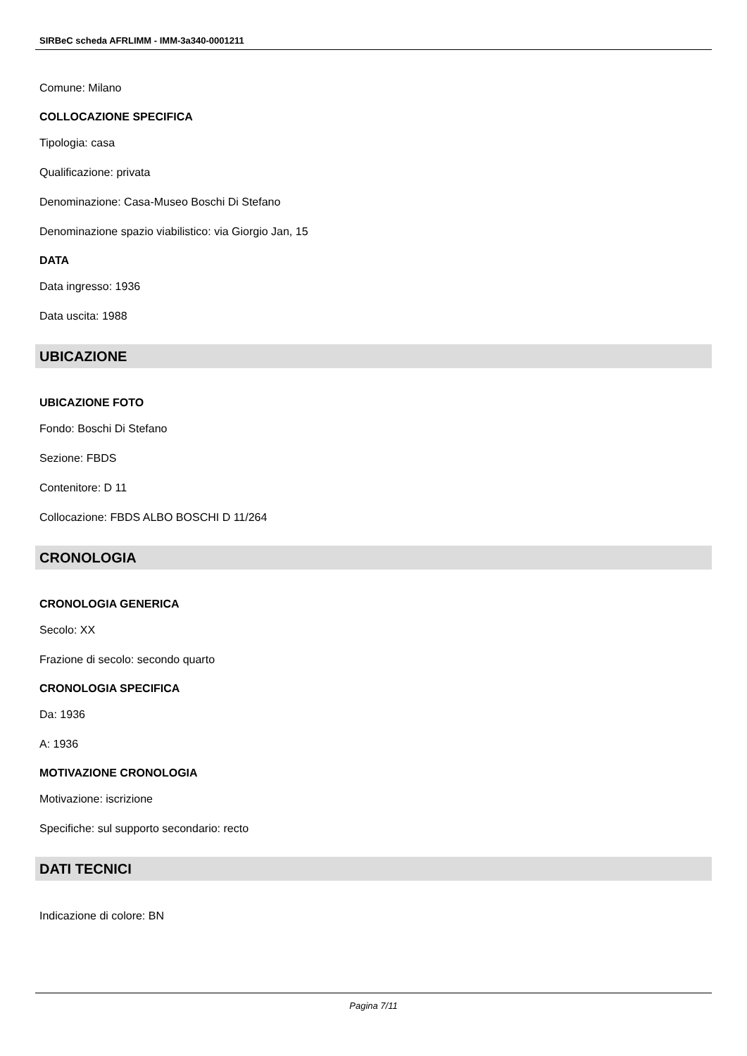SIRBeC scheda AFRLIMM - IMM-3a340-0001211
Comune: Milano
COLLOCAZIONE SPECIFICA
Tipologia: casa
Qualificazione: privata
Denominazione: Casa-Museo Boschi Di Stefano
Denominazione spazio viabilistico: via Giorgio Jan, 15
DATA
Data ingresso: 1936
Data uscita: 1988
UBICAZIONE
UBICAZIONE FOTO
Fondo: Boschi Di Stefano
Sezione: FBDS
Contenitore: D 11
Collocazione: FBDS ALBO BOSCHI D 11/264
CRONOLOGIA
CRONOLOGIA GENERICA
Secolo: XX
Frazione di secolo: secondo quarto
CRONOLOGIA SPECIFICA
Da: 1936
A: 1936
MOTIVAZIONE CRONOLOGIA
Motivazione: iscrizione
Specifiche: sul supporto secondario: recto
DATI TECNICI
Indicazione di colore: BN
Pagina 7/11